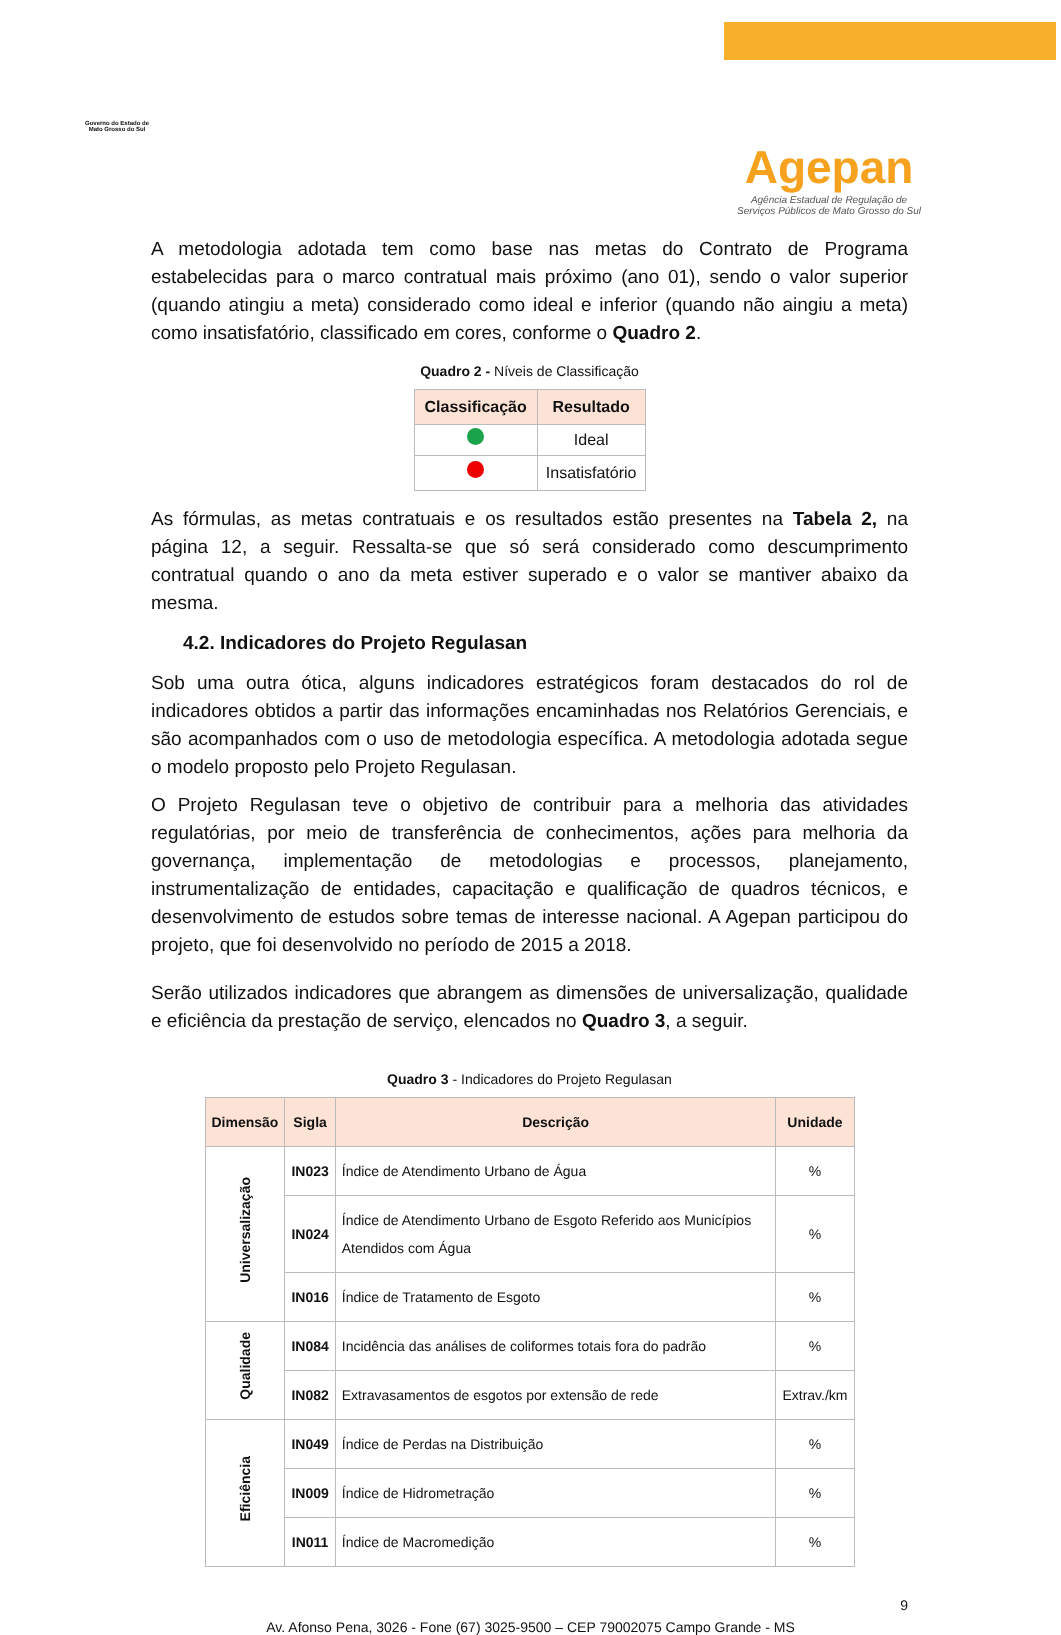Governo do Estado de
Mato Grosso do Sul
Agepan
Agência Estadual de Regulação de
Serviços Públicos de Mato Grosso do Sul
A metodologia adotada tem como base nas metas do Contrato de Programa estabelecidas para o marco contratual mais próximo (ano 01), sendo o valor superior (quando atingiu a meta) considerado como ideal e inferior (quando não aingiu a meta) como insatisfatório, classificado em cores, conforme o Quadro 2.
Quadro 2 - Níveis de Classificação
| Classificação | Resultado |
| --- | --- |
| | Ideal |
| | Insatisfatório |
As fórmulas, as metas contratuais e os resultados estão presentes na Tabela 2, na página 12, a seguir. Ressalta-se que só será considerado como descumprimento contratual quando o ano da meta estiver superado e o valor se mantiver abaixo da mesma.
4.2. Indicadores do Projeto Regulasan
Sob uma outra ótica, alguns indicadores estratégicos foram destacados do rol de indicadores obtidos a partir das informações encaminhadas nos Relatórios Gerenciais, e são acompanhados com o uso de metodologia específica. A metodologia adotada segue o modelo proposto pelo Projeto Regulasan.
O Projeto Regulasan teve o objetivo de contribuir para a melhoria das atividades regulatórias, por meio de transferência de conhecimentos, ações para melhoria da governança, implementação de metodologias e processos, planejamento, instrumentalização de entidades, capacitação e qualificação de quadros técnicos, e desenvolvimento de estudos sobre temas de interesse nacional. A Agepan participou do projeto, que foi desenvolvido no período de 2015 a 2018.
Serão utilizados indicadores que abrangem as dimensões de universalização, qualidade e eficiência da prestação de serviço, elencados no Quadro 3, a seguir.
Quadro 3 - Indicadores do Projeto Regulasan
| Dimensão | Sigla | Descrição | Unidade |
| --- | --- | --- | --- |
| Universalização | IN023 | Índice de Atendimento Urbano de Água | % |
| | IN024 | Índice de Atendimento Urbano de Esgoto Referido aos Municípios Atendidos com Água | % |
| | IN016 | Índice de Tratamento de Esgoto | % |
| Qualidade | IN084 | Incidência das análises de coliformes totais fora do padrão | % |
| | IN082 | Extravasamentos de esgotos por extensão de rede | Extrav./km |
| Eficiência | IN049 | Índice de Perdas na Distribuição | % |
| | IN009 | Índice de Hidrometração | % |
| | IN011 | Índice de Macromedição | % |
9
Av. Afonso Pena, 3026 - Fone (67) 3025-9500 – CEP 79002075 Campo Grande - MS